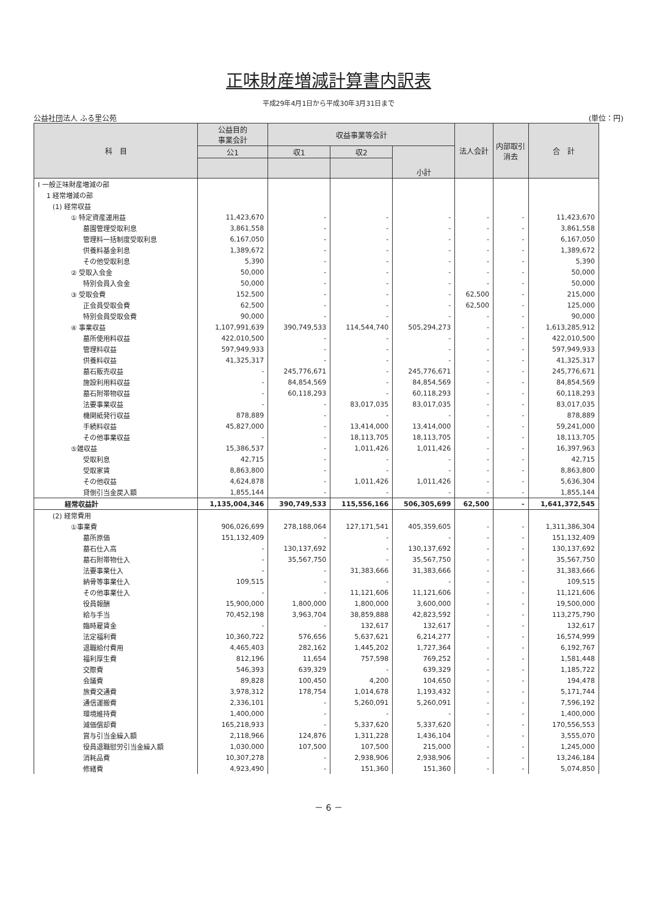正味財産増減計算書内訳表
平成29年4月1日から平成30年3月31日まで
公益社団法人 ふる里公苑 (単位：円)
| 科 目 | 公益目的 事業会計 | 収益事業等会計 | | | 法人会計 | 内部取引 消去 | 合 計 |
| --- | --- | --- | --- | --- | --- | --- | --- |
| | 公1 | 収1 | 収2 | 小計 | | | |
| Ⅰ 一般正味財産増減の部 | | | | | | | |
| 1 経常増減の部 | | | | | | | |
| (1) 経常収益 | | | | | | | |
| ① 特定資産運用益 | 11,423,670 | - | - | - | - | - | 11,423,670 |
| 墓園管理受取利息 | 3,861,558 | - | - | - | - | - | 3,861,558 |
| 管理料一括制度受取利息 | 6,167,050 | - | - | - | - | - | 6,167,050 |
| 供養料基金利息 | 1,389,672 | - | - | - | - | - | 1,389,672 |
| その他受取利息 | 5,390 | - | - | - | - | - | 5,390 |
| ② 受取入会金 | 50,000 | - | - | - | - | - | 50,000 |
| 特別会員入会金 | 50,000 | - | - | - | - | - | 50,000 |
| ③ 受取会費 | 152,500 | - | - | - | 62,500 | - | 215,000 |
| 正会員受取会費 | 62,500 | - | - | - | 62,500 | - | 125,000 |
| 特別会員受取会費 | 90,000 | - | - | - | - | - | 90,000 |
| ④ 事業収益 | 1,107,991,639 | 390,749,533 | 114,544,740 | 505,294,273 | - | - | 1,613,285,912 |
| 墓所使用料収益 | 422,010,500 | - | - | - | - | - | 422,010,500 |
| 管理料収益 | 597,949,933 | - | - | - | - | - | 597,949,933 |
| 供養料収益 | 41,325,317 | - | - | - | - | - | 41,325,317 |
| 墓石販売収益 | - | 245,776,671 | - | 245,776,671 | - | - | 245,776,671 |
| 施設利用料収益 | - | 84,854,569 | - | 84,854,569 | - | - | 84,854,569 |
| 墓石附帯物収益 | - | 60,118,293 | - | 60,118,293 | - | - | 60,118,293 |
| 法要事業収益 | - | - | 83,017,035 | 83,017,035 | - | - | 83,017,035 |
| 機関紙発行収益 | 878,889 | - | - | - | - | - | 878,889 |
| 手続料収益 | 45,827,000 | - | 13,414,000 | 13,414,000 | - | - | 59,241,000 |
| その他事業収益 | - | - | 18,113,705 | 18,113,705 | - | - | 18,113,705 |
| ⑤雑収益 | 15,386,537 | - | 1,011,426 | 1,011,426 | - | - | 16,397,963 |
| 受取利息 | 42,715 | - | - | - | - | - | 42,715 |
| 受取家賃 | 8,863,800 | - | - | - | - | - | 8,863,800 |
| その他収益 | 4,624,878 | - | 1,011,426 | 1,011,426 | - | - | 5,636,304 |
| 貸倒引当金戻入額 | 1,855,144 | - | - | - | - | - | 1,855,144 |
| 経常収益計 | 1,135,004,346 | 390,749,533 | 115,556,166 | 506,305,699 | 62,500 | - | 1,641,372,545 |
| (2) 経常費用 | | | | | | | |
| ①事業費 | 906,026,699 | 278,188,064 | 127,171,541 | 405,359,605 | - | - | 1,311,386,304 |
| 墓所原価 | 151,132,409 | - | - | - | - | - | 151,132,409 |
| 墓石仕入高 | - | 130,137,692 | - | 130,137,692 | - | - | 130,137,692 |
| 墓石附帯物仕入 | - | 35,567,750 | - | 35,567,750 | - | - | 35,567,750 |
| 法要事業仕入 | - | - | 31,383,666 | 31,383,666 | - | - | 31,383,666 |
| 納骨等事業仕入 | 109,515 | - | - | - | - | - | 109,515 |
| その他事業仕入 | - | - | 11,121,606 | 11,121,606 | - | - | 11,121,606 |
| 役員報酬 | 15,900,000 | 1,800,000 | 1,800,000 | 3,600,000 | - | - | 19,500,000 |
| 給与手当 | 70,452,198 | 3,963,704 | 38,859,888 | 42,823,592 | - | - | 113,275,790 |
| 臨時雇賃金 | - | - | 132,617 | 132,617 | - | - | 132,617 |
| 法定福利費 | 10,360,722 | 576,656 | 5,637,621 | 6,214,277 | - | - | 16,574,999 |
| 退職給付費用 | 4,465,403 | 282,162 | 1,445,202 | 1,727,364 | - | - | 6,192,767 |
| 福利厚生費 | 812,196 | 11,654 | 757,598 | 769,252 | - | - | 1,581,448 |
| 交際費 | 546,393 | 639,329 | - | 639,329 | - | - | 1,185,722 |
| 会議費 | 89,828 | 100,450 | 4,200 | 104,650 | - | - | 194,478 |
| 旅費交通費 | 3,978,312 | 178,754 | 1,014,678 | 1,193,432 | - | - | 5,171,744 |
| 通信運搬費 | 2,336,101 | - | 5,260,091 | 5,260,091 | - | - | 7,596,192 |
| 環境維持費 | 1,400,000 | - | - | - | - | - | 1,400,000 |
| 減価償却費 | 165,218,933 | - | 5,337,620 | 5,337,620 | - | - | 170,556,553 |
| 賞与引当金繰入額 | 2,118,966 | 124,876 | 1,311,228 | 1,436,104 | - | - | 3,555,070 |
| 役員退職慰労引当金繰入額 | 1,030,000 | 107,500 | 107,500 | 215,000 | - | - | 1,245,000 |
| 消耗品費 | 10,307,278 | - | 2,938,906 | 2,938,906 | - | - | 13,246,184 |
| 修繕費 | 4,923,490 | - | 151,360 | 151,360 | - | - | 5,074,850 |
－ 6 －